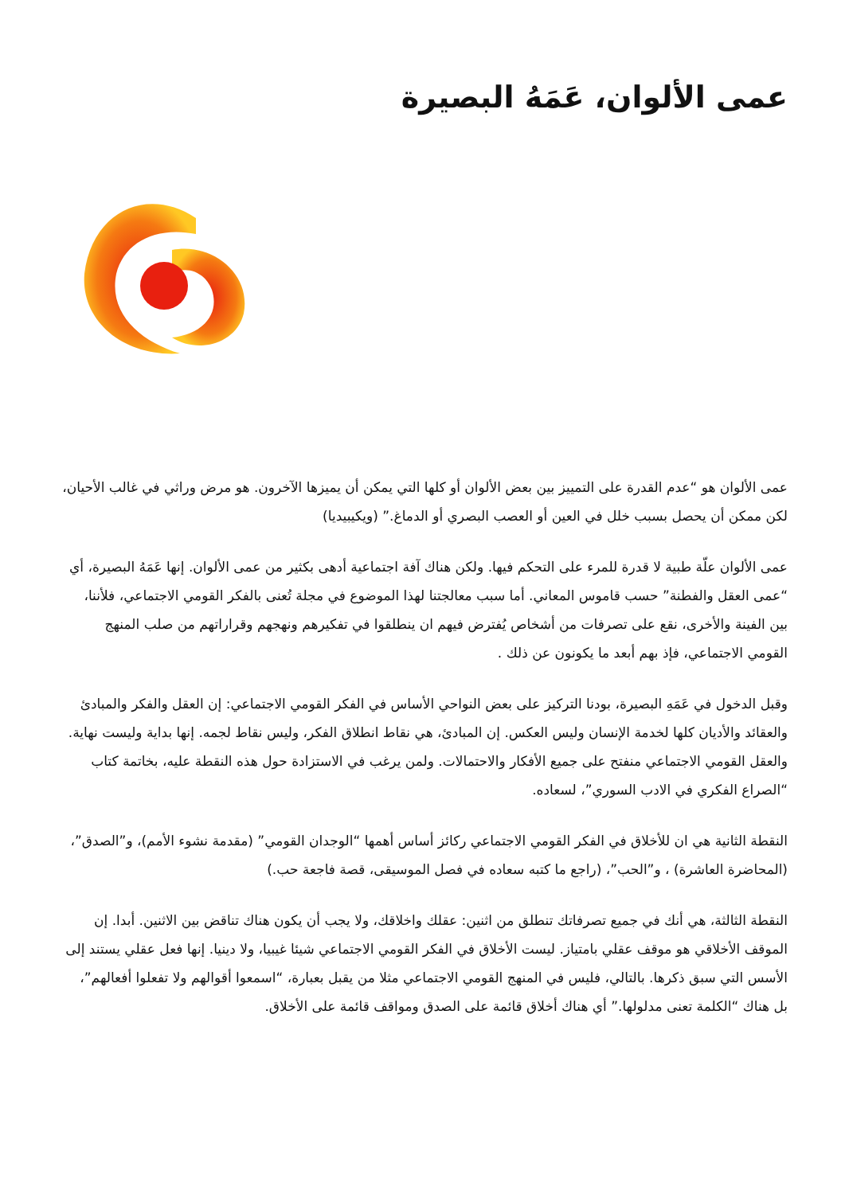عمى الألوان، عَمَهُ البصيرة
عمى الألوان هو “عدم القدرة على التمييز بين بعض الألوان أو كلها التي يمكن أن يميزها الآخرون. هو مرض وراثي في غالب الأحيان، لكن ممكن أن يحصل بسبب خلل في العين أو العصب البصري أو الدماغ.” (ويكيبيديا)
عمى الألوان علّة طبية لا قدرة للمرء على التحكم فيها. ولكن هناك آفة اجتماعية أدهى بكثير من عمى الألوان. إنها عَمَهُ البصيرة، أي “عمى العقل والفطنة” حسب قاموس المعاني. أما سبب معالجتنا لهذا الموضوع في مجلة تُعنى بالفكر القومي الاجتماعي، فلأننا، بين الفينة والأخرى، نقع على تصرفات من أشخاص يُفترض فيهم ان ينطلقوا في تفكيرهم ونهجهم وقراراتهم من صلب المنهج القومي الاجتماعي، فإذ بهم أبعد ما يكونون عن ذلك .
وقبل الدخول في عَمَهِ البصيرة، بودنا التركيز على بعض النواحي الأساس في الفكر القومي الاجتماعي: إن العقل والفكر والمبادئ والعقائد والأديان كلها لخدمة الإنسان وليس العكس. إن المبادئ، هي نقاط انطلاق الفكر، وليس نقاط لجمه. إنها بداية وليست نهاية. والعقل القومي الاجتماعي منفتح على جميع الأفكار والاحتمالات. ولمن يرغب في الاستزادة حول هذه النقطة عليه، بخاتمة كتاب “الصراع الفكري في الادب السوري”، لسعاده.
النقطة الثانية هي ان للأخلاق في الفكر القومي الاجتماعي ركائز أساس أهمها “الوجدان القومي” (مقدمة نشوء الأمم)، و”الصدق”، (المحاضرة العاشرة) ، و”الحب”، (راجع ما كتبه سعاده في فصل الموسيقى، قصة فاجعة حب.)
النقطة الثالثة، هي أنك في جميع تصرفاتك تنطلق من اثنين: عقلك واخلاقك، ولا يجب أن يكون هناك تناقض بين الاثنين. أبدا. إن الموقف الأخلاقي هو موقف عقلي بامتياز. ليست الأخلاق في الفكر القومي الاجتماعي شيئا غيبيا، ولا دينيا. إنها فعل عقلي يستند إلى الأسس التي سبق ذكرها. بالتالي، فليس في المنهج القومي الاجتماعي مثلا من يقبل بعبارة، “اسمعوا أقوالهم ولا تفعلوا أفعالهم”، بل هناك “الكلمة تعنى مدلولها.” أي هناك أخلاق قائمة على الصدق ومواقف قائمة على الأخلاق.